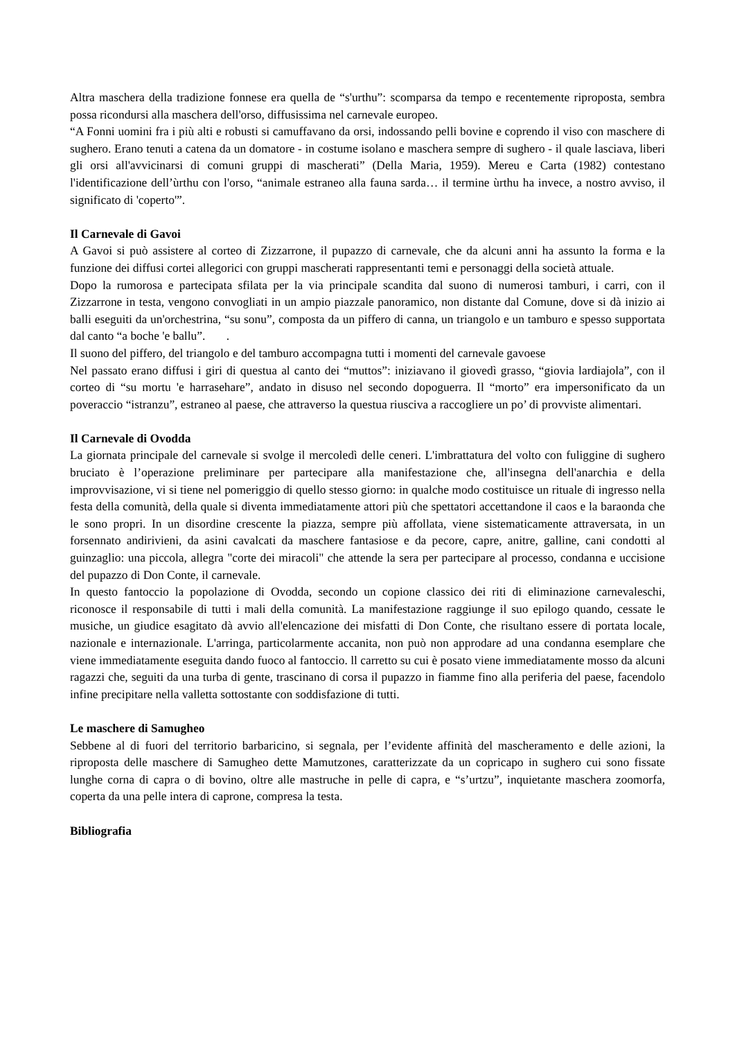Altra maschera della tradizione fonnese era quella de “s'urthu”: scomparsa da tempo e recentemente riproposta, sembra possa ricondursi alla maschera dell'orso, diffusissima nel carnevale europeo.
“A Fonni uomini fra i più alti e robusti si camuffavano da orsi, indossando pelli bovine e coprendo il viso con maschere di sughero. Erano tenuti a catena da un domatore - in costume isolano e maschera sempre di sughero - il quale lasciava, liberi gli orsi all'avvicinarsi di comuni gruppi di mascherati” (Della Maria, 1959). Mereu e Carta (1982) contestano l'identificazione dell’ùrthu con l'orso, “animale estraneo alla fauna sarda… il termine ùrthu ha invece, a nostro avviso, il significato di 'coperto'”.
Il Carnevale di Gavoi
A Gavoi si può assistere al corteo di Zizzarrone, il pupazzo di carnevale, che da alcuni anni ha assunto la forma e la funzione dei diffusi cortei allegorici con gruppi mascherati rappresentanti temi e personaggi della società attuale.
Dopo la rumorosa e partecipata sfilata per la via principale scandita dal suono di numerosi tamburi, i carri, con il Zizzarrone in testa, vengono convogliati in un ampio piazzale panoramico, non distante dal Comune, dove si dà inizio ai balli eseguiti da un'orchestrina, “su sonu”, composta da un piffero di canna, un triangolo e un tamburo e spesso supportata dal canto “a boche 'e ballu”. .
Il suono del piffero, del triangolo e del tamburo accompagna tutti i momenti del carnevale gavoese
Nel passato erano diffusi i giri di questua al canto dei “muttos”: iniziavano il giovedì grasso, “giovia lardiajola”, con il corteo di “su mortu 'e harrasehare”, andato in disuso nel secondo dopoguerra. Il “morto” era impersonificato da un poveraccio “istranzu”, estraneo al paese, che attraverso la questua riusciva a raccogliere un po’ di provviste alimentari.
Il Carnevale di Ovodda
La giornata principale del carnevale si svolge il mercoledì delle ceneri. L'imbrattatura del volto con fuliggine di sughero bruciato è l’operazione preliminare per partecipare alla manifestazione che, all'insegna dell'anarchia e della improvvisazione, vi si tiene nel pomeriggio di quello stesso giorno: in qualche modo costituisce un rituale di ingresso nella festa della comunità, della quale si diventa immediatamente attori più che spettatori accettandone il caos e la baraonda che le sono propri. In un disordine crescente la piazza, sempre più affollata, viene sistematicamente attraversata, in un forsennato andirivieni, da asini cavalcati da maschere fantasiose e da pecore, capre, anitre, galline, cani condotti al guinzaglio: una piccola, allegra "corte dei miracoli" che attende la sera per partecipare al processo, condanna e uccisione del pupazzo di Don Conte, il carnevale.
In questo fantoccio la popolazione di Ovodda, secondo un copione classico dei riti di eliminazione carnevaleschi, riconosce il responsabile di tutti i mali della comunità. La manifestazione raggiunge il suo epilogo quando, cessate le musiche, un giudice esagitato dà avvio all'elencazione dei misfatti di Don Conte, che risultano essere di portata locale, nazionale e internazionale. L'arringa, particolarmente accanita, non può non approdare ad una condanna esemplare che viene immediatamente eseguita dando fuoco al fantoccio. ll carretto su cui è posato viene immediatamente mosso da alcuni ragazzi che, seguiti da una turba di gente, trascinano di corsa il pupazzo in fiamme fino alla periferia del paese, facendolo infine precipitare nella valletta sottostante con soddisfazione di tutti.
Le maschere di Samugheo
Sebbene al di fuori del territorio barbaricino, si segnala, per l’evidente affinità del mascheramento e delle azioni, la riproposta delle maschere di Samugheo dette Mamutzones, caratterizzate da un copricapo in sughero cui sono fissate lunghe corna di capra o di bovino, oltre alle mastruche in pelle di capra, e “s’urtzu”, inquietante maschera zoomorfa, coperta da una pelle intera di caprone, compresa la testa.
Bibliografia